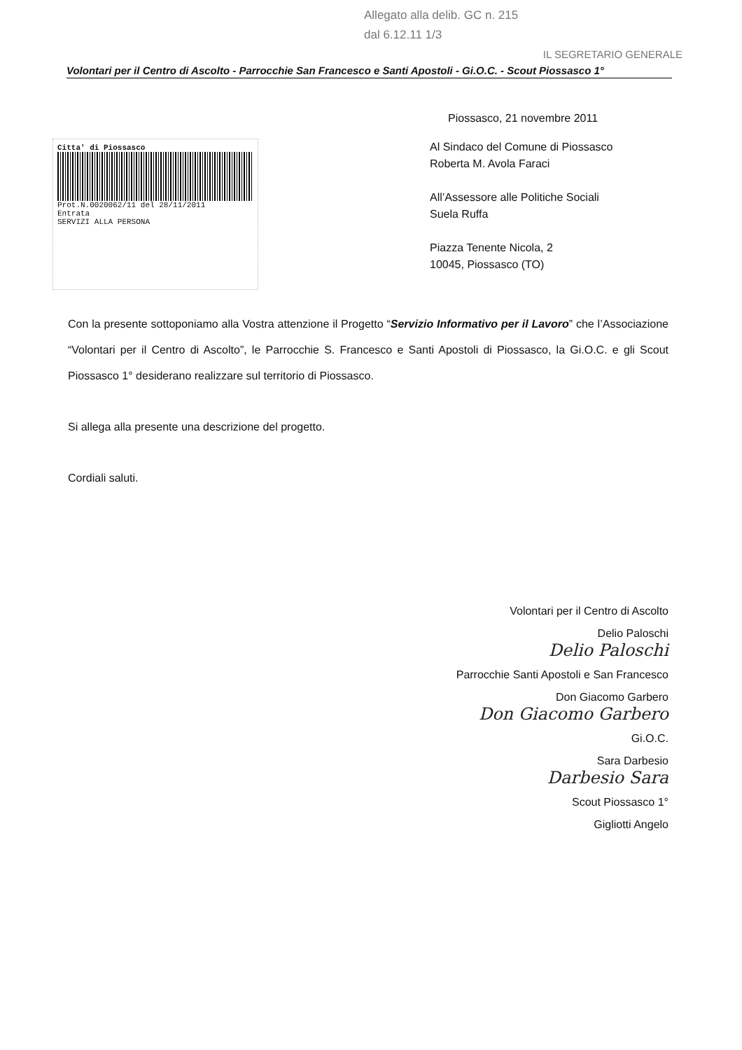Allegato alla delib. GC n. 215
dal 6.12.11 1/3
IL SEGRETARIO GENERALE
Volontari per il Centro di Ascolto - Parrocchie San Francesco e Santi Apostoli - Gi.O.C. - Scout Piossasco 1°
Piossasco, 21 novembre 2011
Citta' di Piossasco
Prot.N.0020062/11 del 28/11/2011
Entrata
SERVIZI ALLA PERSONA
Al Sindaco del Comune di Piossasco
Roberta M. Avola Faraci
All’Assessore alle Politiche Sociali
Suela Ruffa
Piazza Tenente Nicola, 2
10045, Piossasco (TO)
Con la presente sottoponiamo alla Vostra attenzione il Progetto “Servizio Informativo per il Lavoro” che l’Associazione “Volontari per il Centro di Ascolto”, le Parrocchie S. Francesco e Santi Apostoli di Piossasco, la Gi.O.C. e gli Scout Piossasco 1° desiderano realizzare sul territorio di Piossasco.
Si allega alla presente una descrizione del progetto.
Cordiali saluti.
Volontari per il Centro di Ascolto
Delio Paloschi
Delio Paloschi
Parrocchie Santi Apostoli e San Francesco
Don Giacomo Garbero
Don Giacomo Garbero
Gi.O.C.
Sara Darbesio
Darbesio Sara
Scout Piossasco 1°
Gigliotti Angelo